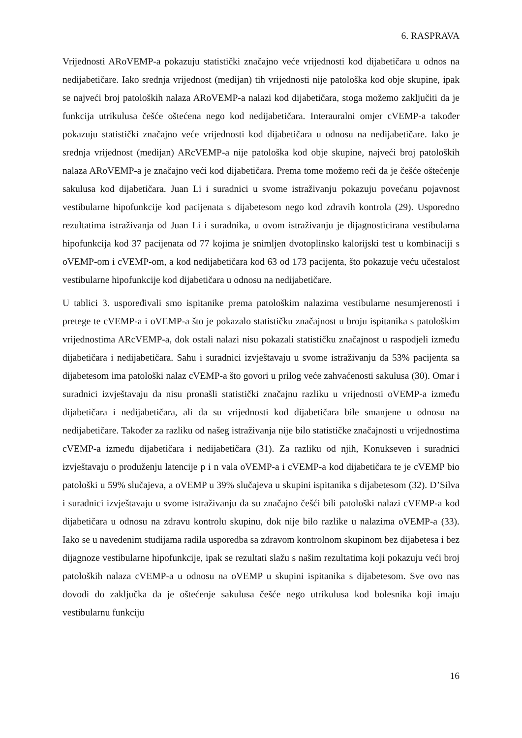6. RASPRAVA
Vrijednosti ARoVEMP-a pokazuju statistički značajno veće vrijednosti kod dijabetičara u odnos na nedijabetičare. Iako srednja vrijednost (medijan) tih vrijednosti nije patološka kod obje skupine, ipak se najveći broj patoloških nalaza ARoVEMP-a nalazi kod dijabetičara, stoga možemo zaključiti da je funkcija utrikulusa češće oštećena nego kod nedijabetičara. Interauralni omjer cVEMP-a također pokazuju statistički značajno veće vrijednosti kod dijabetičara u odnosu na nedijabetičare. Iako je srednja vrijednost (medijan) ARcVEMP-a nije patološka kod obje skupine, najveći broj patoloških nalaza ARoVEMP-a je značajno veći kod dijabetičara. Prema tome možemo reći da je češće oštećenje sakulusa kod dijabetičara. Juan Li i suradnici u svome istraživanju pokazuju povećanu pojavnost vestibularne hipofunkcije kod pacijenata s dijabetesom nego kod zdravih kontrola (29). Usporedno rezultatima istraživanja od Juan Li i suradnika, u ovom istraživanju je dijagnosticirana vestibularna hipofunkcija kod 37 pacijenata od 77 kojima je snimljen dvotoplinsko kalorijski test u kombinaciji s oVEMP-om i cVEMP-om, a kod nedijabetičara kod 63 od 173 pacijenta, što pokazuje veću učestalost vestibularne hipofunkcije kod dijabetičara u odnosu na nedijabetičare.
U tablici 3. uspoređivali smo ispitanike prema patološkim nalazima vestibularne nesumjerenosti i pretege te cVEMP-a i oVEMP-a što je pokazalo statističku značajnost u broju ispitanika s patološkim vrijednostima ARcVEMP-a, dok ostali nalazi nisu pokazali statističku značajnost u raspodjeli između dijabetičara i nedijabetičara. Sahu i suradnici izvještavaju u svome istraživanju da 53% pacijenta sa dijabetesom ima patološki nalaz cVEMP-a što govori u prilog veće zahvaćenosti sakulusa (30). Omar i suradnici izvještavaju da nisu pronašli statistički značajnu razliku u vrijednosti oVEMP-a između dijabetičara i nedijabetičara, ali da su vrijednosti kod dijabetičara bile smanjene u odnosu na nedijabetičare. Također za razliku od našeg istraživanja nije bilo statističke značajnosti u vrijednostima cVEMP-a između dijabetičara i nedijabetičara (31). Za razliku od njih, Konukseven i suradnici izvještavaju o produženju latencije p i n vala oVEMP-a i cVEMP-a kod dijabetičara te je cVEMP bio patološki u 59% slučajeva, a oVEMP u 39% slučajeva u skupini ispitanika s dijabetesom (32). D’Silva i suradnici izvještavaju u svome istraživanju da su značajno češći bili patološki nalazi cVEMP-a kod dijabetičara u odnosu na zdravu kontrolu skupinu, dok nije bilo razlike u nalazima oVEMP-a (33). Iako se u navedenim studijama radila usporedba sa zdravom kontrolnom skupinom bez dijabetesa i bez dijagnoze vestibularne hipofunkcije, ipak se rezultati slažu s našim rezultatima koji pokazuju veći broj patoloških nalaza cVEMP-a u odnosu na oVEMP u skupini ispitanika s dijabetesom. Sve ovo nas dovodi do zaključka da je oštećenje sakulusa češće nego utrikulusa kod bolesnika koji imaju vestibularnu funkciju
16